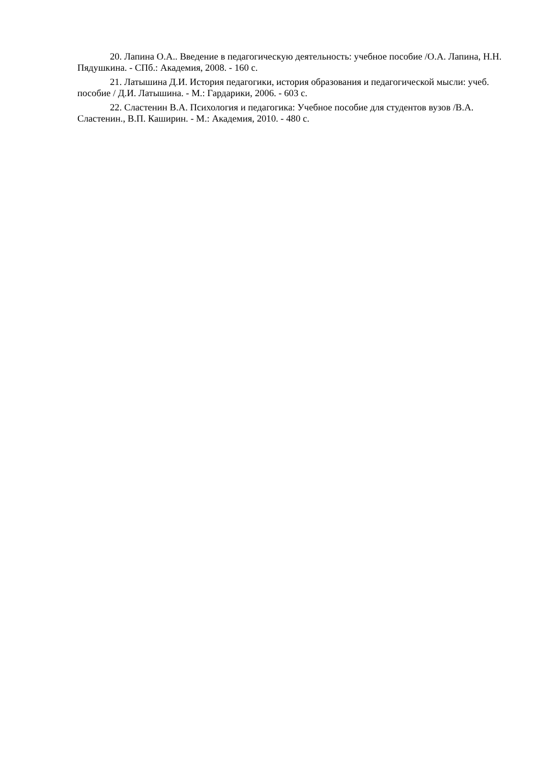20. Лапина О.А.. Введение в педагогическую деятельность: учебное пособие /О.А. Лапина, Н.Н. Пядушкина. - СПб.: Академия, 2008. - 160 с.
21. Латышина Д.И. История педагогики, история образования и педагогической мысли: учеб. пособие / Д.И. Латышина. - М.: Гардарики, 2006. - 603 с.
22. Сластенин В.А. Психология и педагогика: Учебное пособие для студентов вузов /В.А. Сластенин., В.П. Каширин. - М.: Академия, 2010. - 480 с.